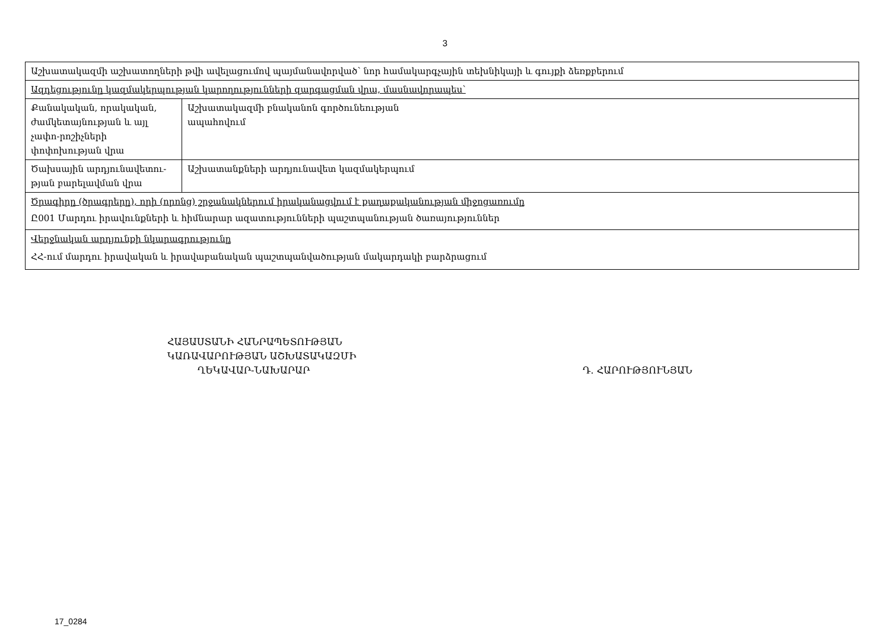3
| Աշխատակազմի աշխատողների թվի ավելացումով պայմանավորված՝ նոր համակարգչային տեխնիկայի և գույքի ձեռքբերում | |
| Ազդեցությունը կազմակերպության կարողությունների զարգացման վրա, մասնավորապես՝ | |
| Քանակական, որակական, ժամկետայնության և այլ չափո-րոշիչների փոփոխության վրա | Աշխատակազմի բնականոն գործունեության ապահովում |
| Ծախսային արդյունավետու-թյան բարելավման վրա | Աշխատանքների արդյունավետ կազմակերպում |
| Ծրագիրը (ծրագրերը), որի (որոնց) շրջանակներում իրականացվում է քաղաքականության միջոցառումը Ը001 Մարդու իրավունքների և հիմնարար ազատությունների պաշտպանության ծառայություններ | |
| Վերջնական արդյունքի նկարագրությունը ՀՀ-ում մարդու իրավական և իրավաբանական պաշտպանվածության մակարդակի բարձրացում | |
ՀԱՅԱՍՏԱՆԻ ՀԱՆՐԱՊԵՏՈՒԹՅԱՆ
ԿԱՌԱՎԱՐՈՒԹՅԱՆ ԱՇԽԱՏԱԿԱԶՄԻ
ՂԵԿԱՎԱՐ-ՆԱԽԱՐԱՐ
Դ. ՀԱՐՈՒԹՅՈՒՆՅԱՆ
17_0284